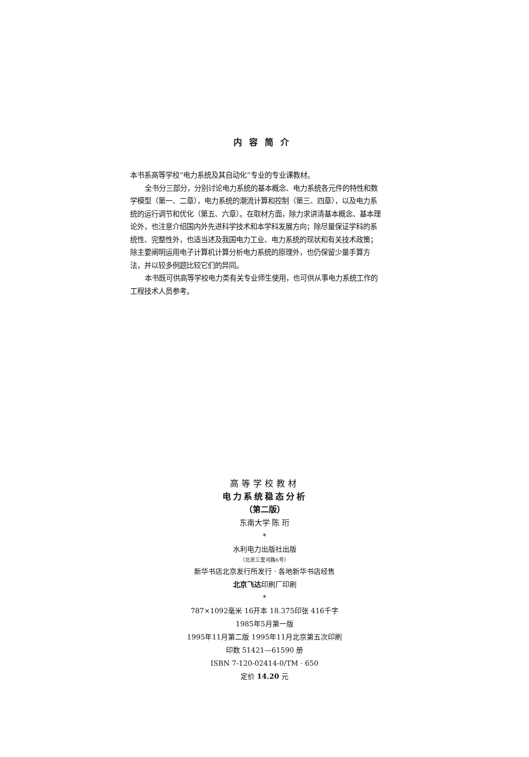内容简介
本书系高等学校“电力系统及其自动化”专业的专业课教材。
全书分三部分，分别讨论电力系统的基本概念、电力系统各元件的特性和数学模型（第一、二章），电力系统的潮流计算和控制（第三、四章），以及电力系统的运行调节和优化（第五、六章）。在取材方面，除力求讲清基本概念、基本理论外，也注意介绍国内外先进科学技术和本学科发展方向；除尽量保证学科的系统性、完整性外，也适当述及我国电力工业、电力系统的现状和有关技术政策；除主要阐明运用电子计算机计算分析电力系统的原理外，也仍保留少量手算方法，并以较多例题比较它们的异同。
本书既可供高等学校电力类有关专业师生使用，也可供从事电力系统工作的工程技术人员参考。
高等学校教材
电力系统稳态分析
（第二版）
东南大学 陈 珩
*
水利电力出版社出版
（北京三里河路6号）
新华书店北京发行所发行 · 各地新华书店经售
北京飞达印刷厂印刷
*
787×1092毫米 16开本 18.375印张 416千字
1985年5月第一版
1995年11月第二版 1995年11月北京第五次印刷
印数 51421—61590 册
ISBN 7-120-02414-0/TM · 650
定价 14.20 元